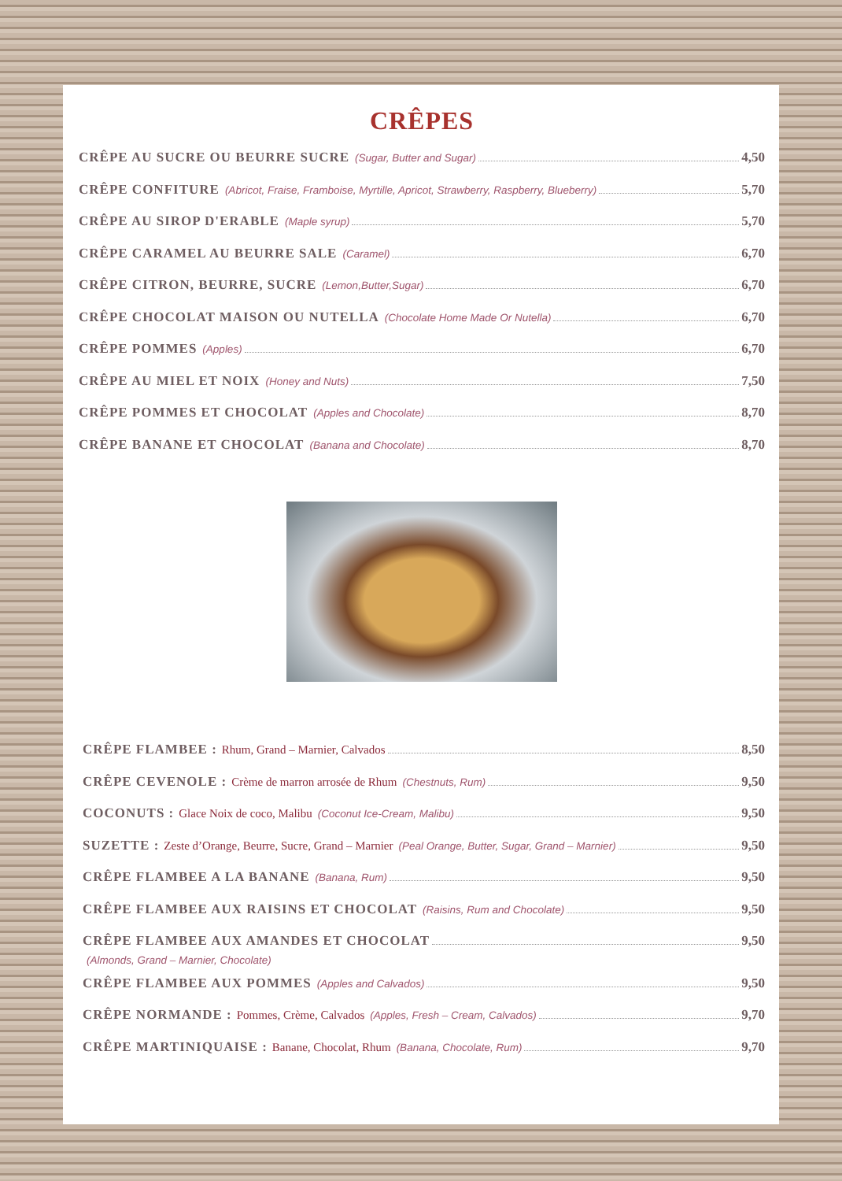CRÊPES
CRÊPE AU SUCRE OU BEURRE SUCRE (Sugar, Butter and Sugar) 4,50
CRÊPE CONFITURE (Abricot, Fraise, Framboise, Myrtille, Apricot, Strawberry, Raspberry, Blueberry) 5,70
CRÊPE AU SIROP D'ERABLE (Maple syrup) 5,70
CRÊPE CARAMEL AU BEURRE SALE (Caramel) 6,70
CRÊPE CITRON, BEURRE, SUCRE (Lemon,Butter,Sugar) 6,70
CRÊPE CHOCOLAT MAISON OU NUTELLA (Chocolate Home Made Or Nutella) 6,70
CRÊPE POMMES (Apples) 6,70
CRÊPE AU MIEL ET NOIX (Honey and Nuts) 7,50
CRÊPE POMMES ET CHOCOLAT (Apples and Chocolate) 8,70
CRÊPE BANANE ET CHOCOLAT (Banana and Chocolate) 8,70
CRÊPE FLAMBEE : Rhum, Grand – Marnier, Calvados 8,50
CRÊPE CEVENOLE : Crème de marron arrosée de Rhum (Chestnuts, Rum) 9,50
COCONUTS : Glace Noix de coco, Malibu (Coconut Ice-Cream, Malibu) 9,50
SUZETTE : Zeste d’Orange, Beurre, Sucre, Grand – Marnier (Peal Orange, Butter, Sugar, Grand – Marnier) 9,50
CRÊPE FLAMBEE A LA BANANE (Banana, Rum) 9,50
CRÊPE FLAMBEE AUX RAISINS ET CHOCOLAT (Raisins, Rum and Chocolate) 9,50
CRÊPE FLAMBEE AUX AMANDES ET CHOCOLAT 9,50
(Almonds, Grand – Marnier, Chocolate)
CRÊPE FLAMBEE AUX POMMES (Apples and Calvados) 9,50
CRÊPE NORMANDE : Pommes, Crème, Calvados (Apples, Fresh – Cream, Calvados) 9,70
CRÊPE MARTINIQUAISE : Banane, Chocolat, Rhum (Banana, Chocolate, Rum) 9,70